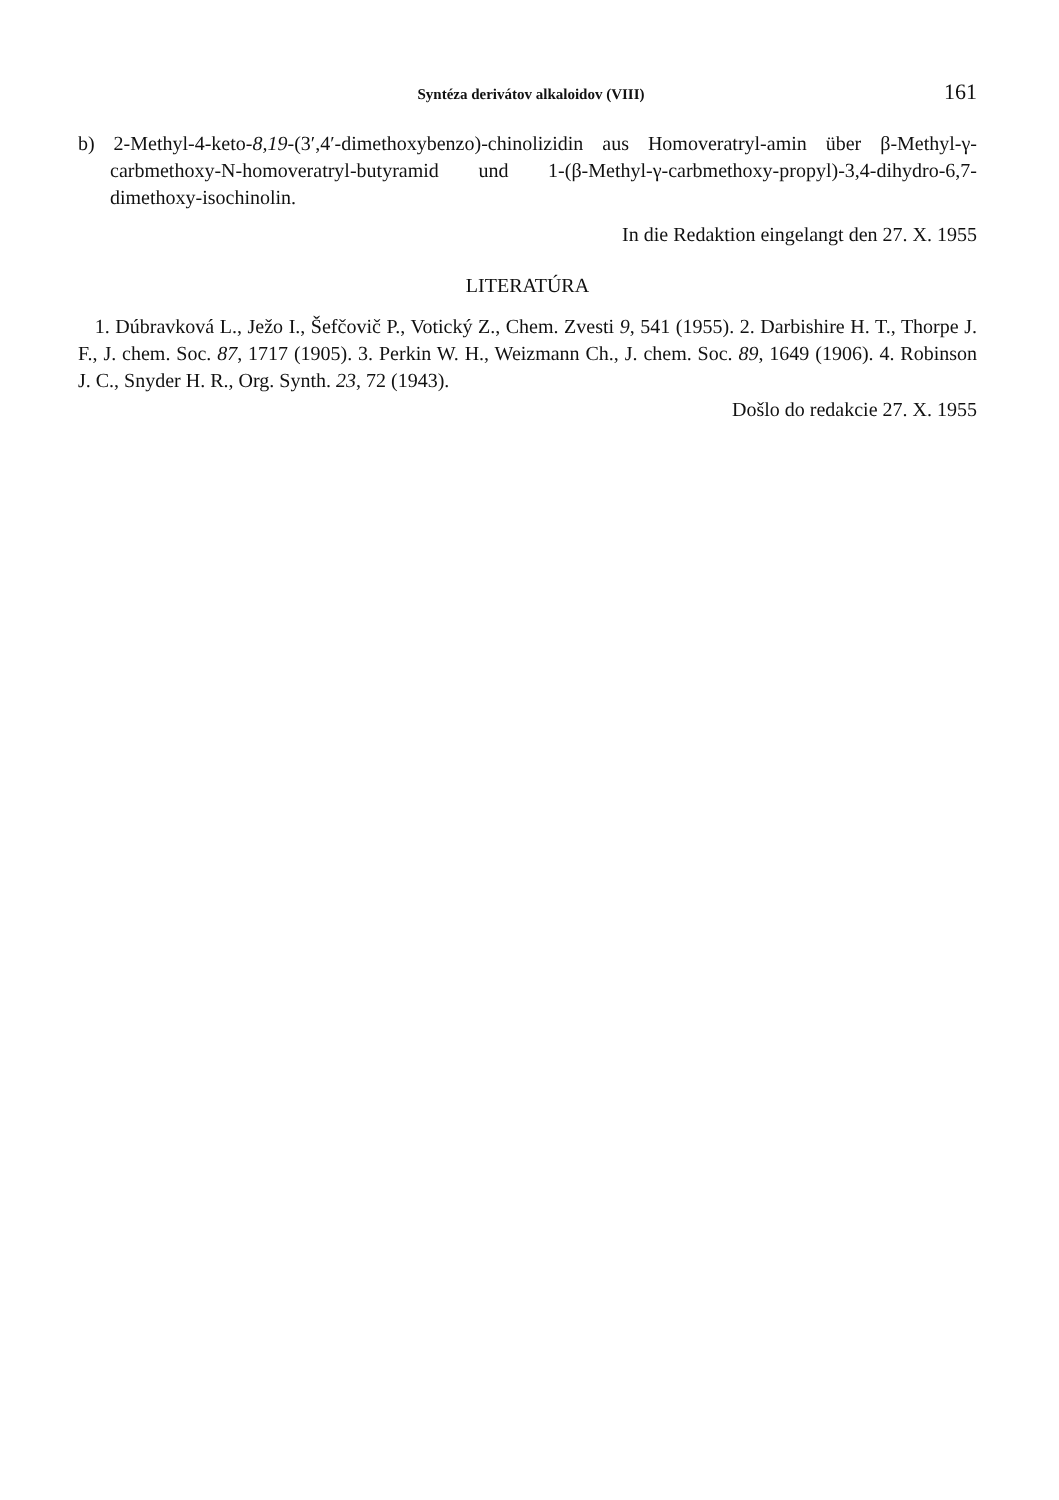Syntéza derivátov alkaloidov (VIII) 161
b) 2-Methyl-4-keto-8,19-(3′,4′-dimethoxybenzo)-chinolizidin aus Homoveratryl-amin über β-Methyl-γ-carbmethoxy-N-homoveratryl-butyramid und 1-(β-Methyl-γ-carbmethoxy-propyl)-3,4-dihydro-6,7-dimethoxy-isochinolin.
In die Redaktion eingelangt den 27. X. 1955
LITERATÚRA
1. Dúbravková L., Ježo I., Šefčovič P., Votický Z., Chem. Zvesti 9, 541 (1955). 2. Darbishire H. T., Thorpe J. F., J. chem. Soc. 87, 1717 (1905). 3. Perkin W. H., Weizmann Ch., J. chem. Soc. 89, 1649 (1906). 4. Robinson J. C., Snyder H. R., Org. Synth. 23, 72 (1943).
Došlo do redakcie 27. X. 1955